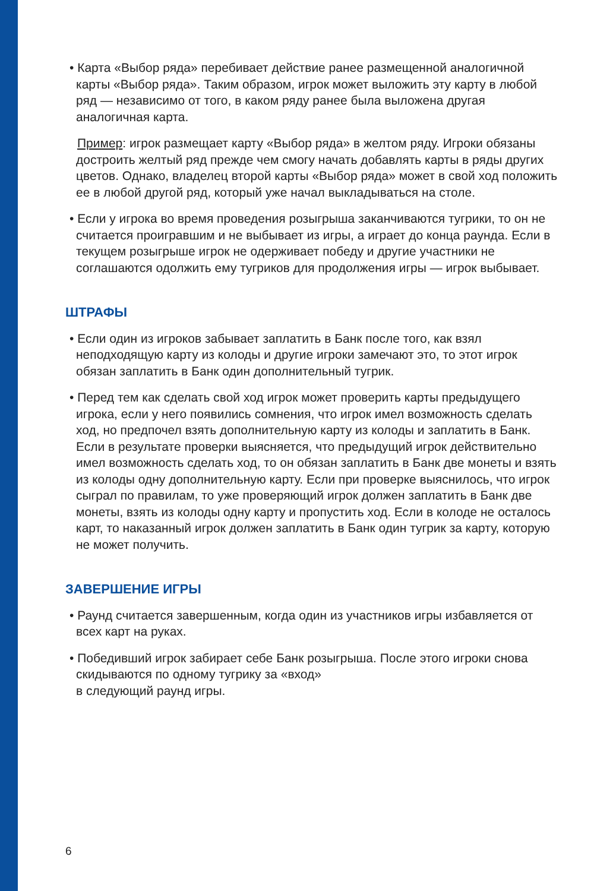• Карта «Выбор ряда» перебивает действие ранее размещенной аналогичной карты «Выбор ряда». Таким образом, игрок может выложить эту карту в любой ряд — независимо от того, в каком ряду ранее была выложена другая аналогичная карта.
Пример: игрок размещает карту «Выбор ряда» в желтом ряду. Игроки обязаны достроить желтый ряд прежде чем смогу начать добавлять карты в ряды других цветов. Однако, владелец второй карты «Выбор ряда» может в свой ход положить ее в любой другой ряд, который уже начал выкладываться на столе.
• Если у игрока во время проведения розыгрыша заканчиваются тугрики, то он не считается проигравшим и не выбывает из игры, а играет до конца раунда. Если в текущем розыгрыше игрок не одерживает победу и другие участники не соглашаются одолжить ему тугриков для продолжения игры — игрок выбывает.
ШТРАФЫ
• Если один из игроков забывает заплатить в Банк после того, как взял неподходящую карту из колоды и другие игроки замечают это, то этот игрок обязан заплатить в Банк один дополнительный тугрик.
• Перед тем как сделать свой ход игрок может проверить карты предыдущего игрока, если у него появились сомнения, что игрок имел возможность сделать ход, но предпочел взять дополнительную карту из колоды и заплатить в Банк. Если в результате проверки выясняется, что предыдущий игрок действительно имел возможность сделать ход, то он обязан заплатить в Банк две монеты и взять из колоды одну дополнительную карту. Если при проверке выяснилось, что игрок сыграл по правилам, то уже проверяющий игрок должен заплатить в Банк две монеты, взять из колоды одну карту и пропустить ход. Если в колоде не осталось карт, то наказанный игрок должен заплатить в Банк один тугрик за карту, которую не может получить.
ЗАВЕРШЕНИЕ ИГРЫ
• Раунд считается завершенным, когда один из участников игры избавляется от всех карт на руках.
• Победивший игрок забирает себе Банк розыгрыша. После этого игроки снова скидываются по одному тугрику за «вход»
в следующий раунд игры.
6